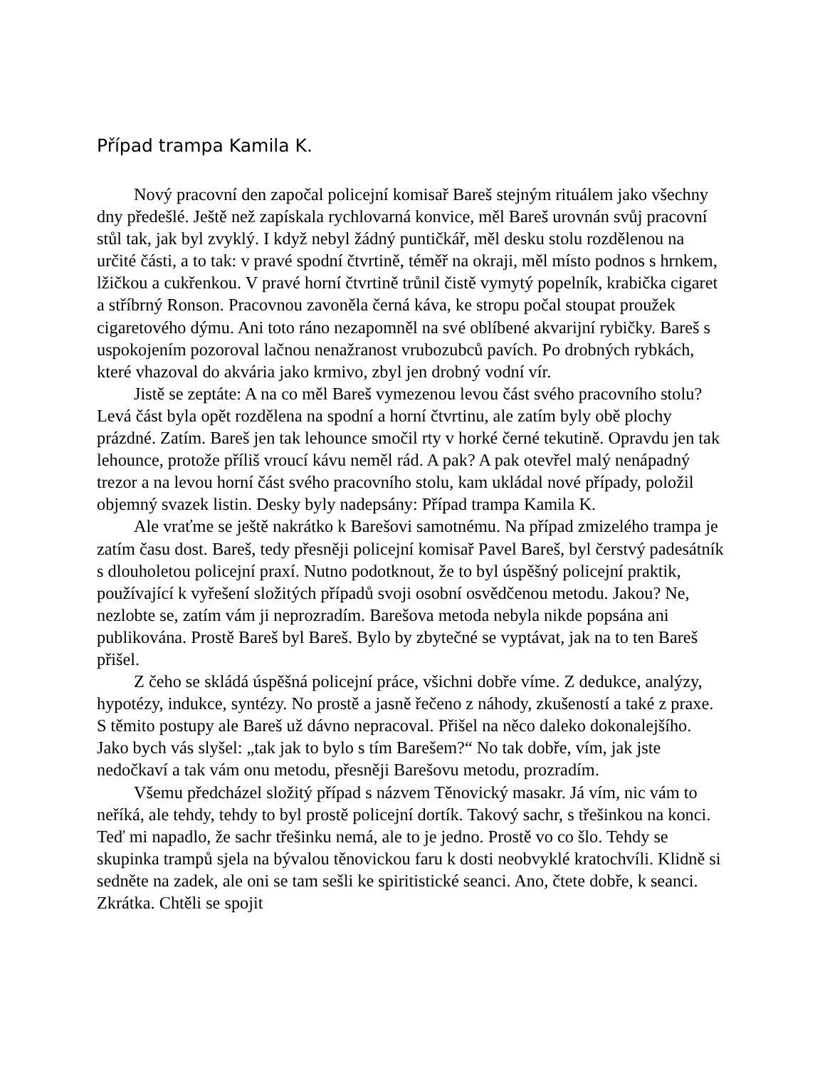Případ trampa Kamila K.
Nový pracovní den započal policejní komisař Bareš stejným rituálem jako všechny dny předešlé. Ještě než zapískala rychlovarná konvice, měl Bareš urovnán svůj pracovní stůl tak, jak byl zvyklý. I když nebyl žádný puntičkář, měl desku stolu rozdělenou na určité části, a to tak: v pravé spodní čtvrtině, téměř na okraji, měl místo podnos s hrnkem, lžičkou a cukřenkou. V pravé horní čtvrtině trůnil čistě vymytý popelník, krabička cigaret a stříbrný Ronson. Pracovnou zavoněla černá káva, ke stropu počal stoupat proužek cigaretového dýmu. Ani toto ráno nezapomněl na své oblíbené akvarijní rybičky. Bareš s uspokojením pozoroval lačnou nenažranost vrubozubců pavích. Po drobných rybkách, které vhazoval do akvária jako krmivo, zbyl jen drobný vodní vír.
Jistě se zeptáte: A na co měl Bareš vymezenou levou část svého pracovního stolu? Levá část byla opět rozdělena na spodní a horní čtvrtinu, ale zatím byly obě plochy prázdné. Zatím. Bareš jen tak lehounce smočil rty v horké černé tekutině. Opravdu jen tak lehounce, protože příliš vroucí kávu neměl rád. A pak? A pak otevřel malý nenápadný trezor a na levou horní část svého pracovního stolu, kam ukládal nové případy, položil objemný svazek listin. Desky byly nadepsány: Případ trampa Kamila K.
Ale vraťme se ještě nakrátko k Barešovi samotnému. Na případ zmizelého trampa je zatím času dost. Bareš, tedy přesněji policejní komisař Pavel Bareš, byl čerstvý padesátník s dlouholetou policejní praxí. Nutno podotknout, že to byl úspěšný policejní praktik, používající k vyřešení složitých případů svoji osobní osvědčenou metodu. Jakou? Ne, nezlobte se, zatím vám ji neprozradím. Barešova metoda nebyla nikde popsána ani publikována. Prostě Bareš byl Bareš. Bylo by zbytečné se vyptávat, jak na to ten Bareš přišel.
Z čeho se skládá úspěšná policejní práce, všichni dobře víme. Z dedukce, analýzy, hypotézy, indukce, syntézy. No prostě a jasně řečeno z náhody, zkušeností a také z praxe. S těmito postupy ale Bareš už dávno nepracoval. Přišel na něco daleko dokonalejšího. Jako bych vás slyšel: „tak jak to bylo s tím Barešem?“ No tak dobře, vím, jak jste nedočkaví a tak vám onu metodu, přesněji Barešovu metodu, prozradím.
Všemu předcházel složitý případ s názvem Těnovický masakr. Já vím, nic vám to neříká, ale tehdy, tehdy to byl prostě policejní dortík. Takový sachr, s třešinkou na konci. Teď mi napadlo, že sachr třešinku nemá, ale to je jedno. Prostě vo co šlo. Tehdy se skupinka trampů sjela na bývalou těnovickou faru k dosti neobvyklé kratochvíli. Klidně si sedněte na zadek, ale oni se tam sešli ke spiritistické seanci. Ano, čtete dobře, k seanci. Zkrátka. Chtěli se spojit